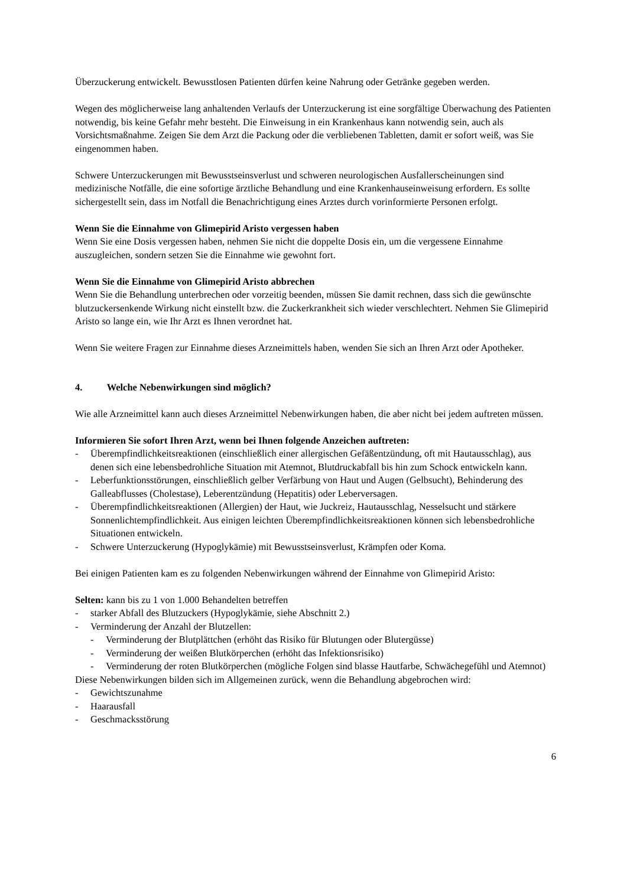Überzuckerung entwickelt. Bewusstlosen Patienten dürfen keine Nahrung oder Getränke gegeben werden.
Wegen des möglicherweise lang anhaltenden Verlaufs der Unterzuckerung ist eine sorgfältige Überwachung des Patienten notwendig, bis keine Gefahr mehr besteht. Die Einweisung in ein Krankenhaus kann notwendig sein, auch als Vorsichtsmaßnahme. Zeigen Sie dem Arzt die Packung oder die verbliebenen Tabletten, damit er sofort weiß, was Sie eingenommen haben.
Schwere Unterzuckerungen mit Bewusstseinsverlust und schweren neurologischen Ausfallerscheinungen sind medizinische Notfälle, die eine sofortige ärztliche Behandlung und eine Krankenhauseinweisung erfordern. Es sollte sichergestellt sein, dass im Notfall die Benachrichtigung eines Arztes durch vorinformierte Personen erfolgt.
Wenn Sie die Einnahme von Glimepirid Aristo vergessen haben
Wenn Sie eine Dosis vergessen haben, nehmen Sie nicht die doppelte Dosis ein, um die vergessene Einnahme auszugleichen, sondern setzen Sie die Einnahme wie gewohnt fort.
Wenn Sie die Einnahme von Glimepirid Aristo abbrechen
Wenn Sie die Behandlung unterbrechen oder vorzeitig beenden, müssen Sie damit rechnen, dass sich die gewünschte blutzuckersenkende Wirkung nicht einstellt bzw. die Zuckerkrankheit sich wieder verschlechtert. Nehmen Sie Glimepirid Aristo so lange ein, wie Ihr Arzt es Ihnen verordnet hat.
Wenn Sie weitere Fragen zur Einnahme dieses Arzneimittels haben, wenden Sie sich an Ihren Arzt oder Apotheker.
4. Welche Nebenwirkungen sind möglich?
Wie alle Arzneimittel kann auch dieses Arzneimittel Nebenwirkungen haben, die aber nicht bei jedem auftreten müssen.
Informieren Sie sofort Ihren Arzt, wenn bei Ihnen folgende Anzeichen auftreten:
- Überempfindlichkeitsreaktionen (einschließlich einer allergischen Gefäßentzündung, oft mit Hautausschlag), aus denen sich eine lebensbedrohliche Situation mit Atemnot, Blutdruckabfall bis hin zum Schock entwickeln kann.
- Leberfunktionsstörungen, einschließlich gelber Verfärbung von Haut und Augen (Gelbsucht), Behinderung des Galleabflusses (Cholestase), Leberentzündung (Hepatitis) oder Leberversagen.
- Überempfindlichkeitsreaktionen (Allergien) der Haut, wie Juckreiz, Hautausschlag, Nesselsucht und stärkere Sonnenlichtempfindlichkeit. Aus einigen leichten Überempfindlichkeitsreaktionen können sich lebensbedrohliche Situationen entwickeln.
- Schwere Unterzuckerung (Hypoglykämie) mit Bewusstseinsverlust, Krämpfen oder Koma.
Bei einigen Patienten kam es zu folgenden Nebenwirkungen während der Einnahme von Glimepirid Aristo:
Selten: kann bis zu 1 von 1.000 Behandelten betreffen
- starker Abfall des Blutzuckers (Hypoglykämie, siehe Abschnitt 2.)
- Verminderung der Anzahl der Blutzellen:
- Verminderung der Blutplättchen (erhöht das Risiko für Blutungen oder Blutergüsse)
- Verminderung der weißen Blutkörperchen (erhöht das Infektionsrisiko)
- Verminderung der roten Blutkörperchen (mögliche Folgen sind blasse Hautfarbe, Schwächegefühl und Atemnot)
Diese Nebenwirkungen bilden sich im Allgemeinen zurück, wenn die Behandlung abgebrochen wird:
- Gewichtszunahme
- Haarausfall
- Geschmacksstörung
6